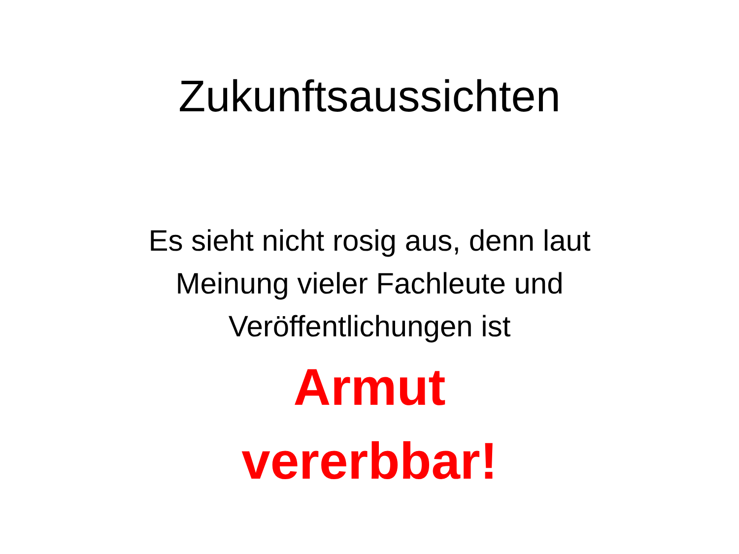Zukunftsaussichten
Es sieht nicht rosig aus, denn laut
Meinung vieler Fachleute und
Veröffentlichungen ist
Armut
vererbbar!